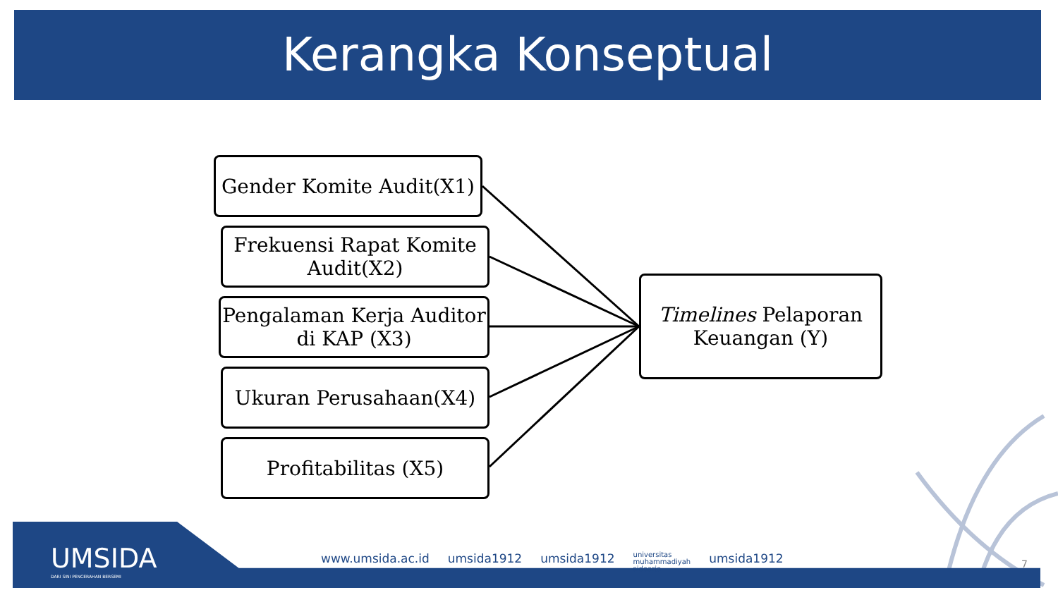Kerangka Konseptual
Gender Komite Audit(X1)
Frekuensi Rapat Komite Audit(X2)
Pengalaman Kerja Auditor di KAP (X3)
Ukuran Perusahaan(X4)
Profitabilitas (X5)
Timelines Pelaporan Keuangan (Y)
UMSIDA
DARI SINI PENCERAHAN BERSEMI
www.umsida.ac.id umsida1912 umsida1912 universitas
muhammadiyah
sidoarjo umsida1912
7